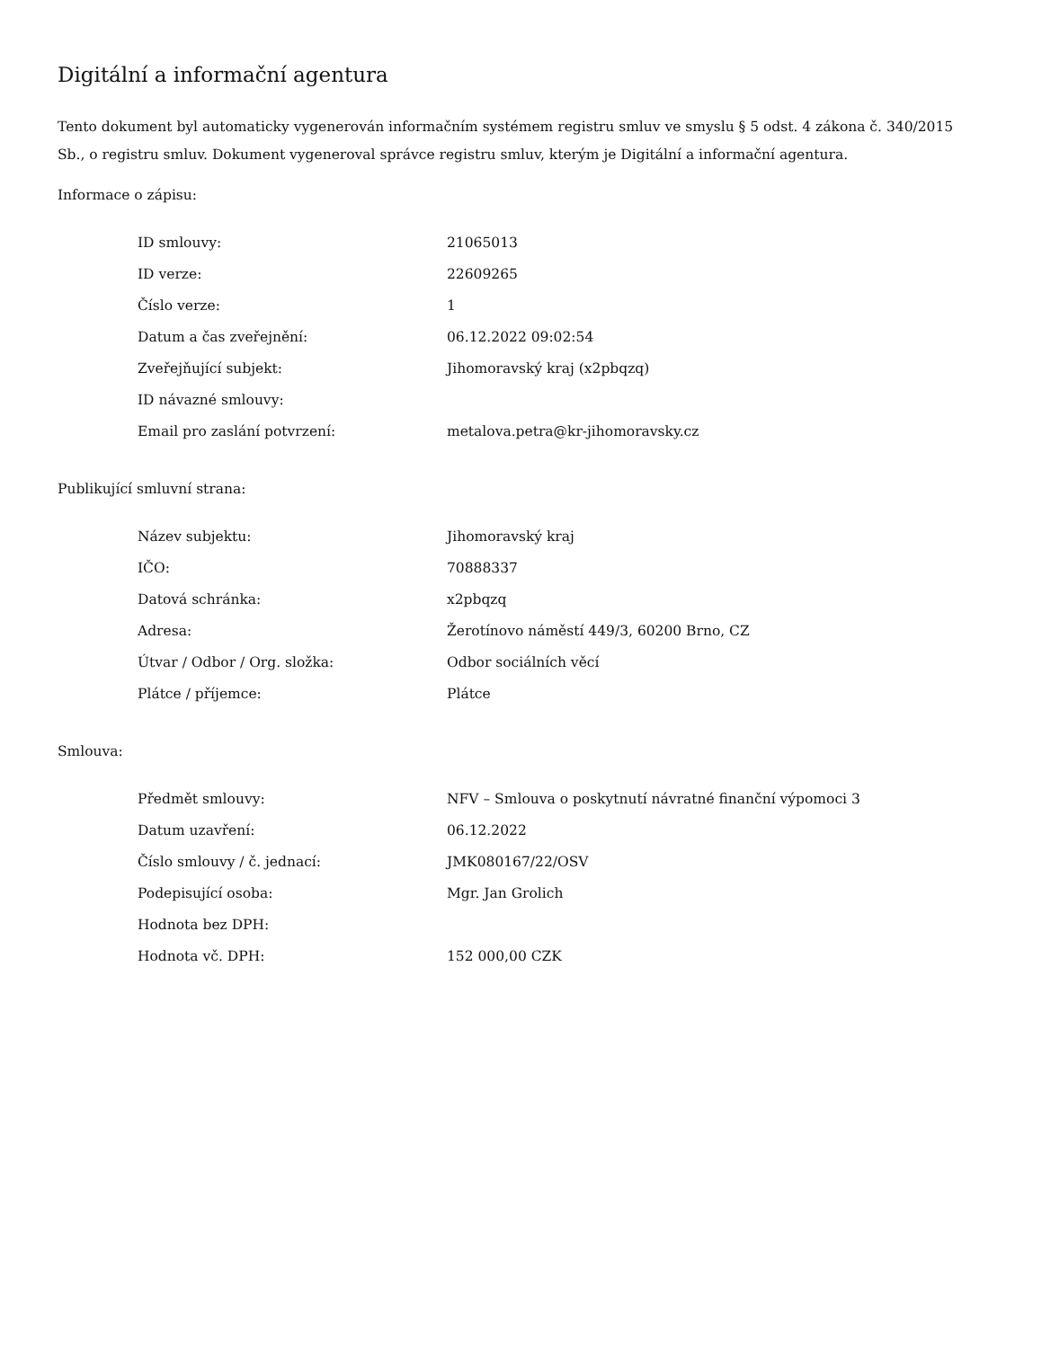Digitální a informační agentura
Tento dokument byl automaticky vygenerován informačním systémem registru smluv ve smyslu § 5 odst. 4 zákona č. 340/2015 Sb., o registru smluv. Dokument vygeneroval správce registru smluv, kterým je Digitální a informační agentura.
Informace o zápisu:
| ID smlouvy: | 21065013 |
| ID verze: | 22609265 |
| Číslo verze: | 1 |
| Datum a čas zveřejnění: | 06.12.2022 09:02:54 |
| Zveřejňující subjekt: | Jihomoravský kraj (x2pbqzq) |
| ID návazné smlouvy: | |
| Email pro zaslání potvrzení: | metalova.petra@kr-jihomoravsky.cz |
Publikující smluvní strana:
| Název subjektu: | Jihomoravský kraj |
| IČO: | 70888337 |
| Datová schránka: | x2pbqzq |
| Adresa: | Žerotínovo náměstí 449/3, 60200 Brno, CZ |
| Útvar / Odbor / Org. složka: | Odbor sociálních věcí |
| Plátce / příjemce: | Plátce |
Smlouva:
| Předmět smlouvy: | NFV – Smlouva o poskytnutí návratné finanční výpomoci 3 |
| Datum uzavření: | 06.12.2022 |
| Číslo smlouvy / č. jednací: | JMK080167/22/OSV |
| Podepisující osoba: | Mgr. Jan Grolich |
| Hodnota bez DPH: | |
| Hodnota vč. DPH: | 152 000,00 CZK |